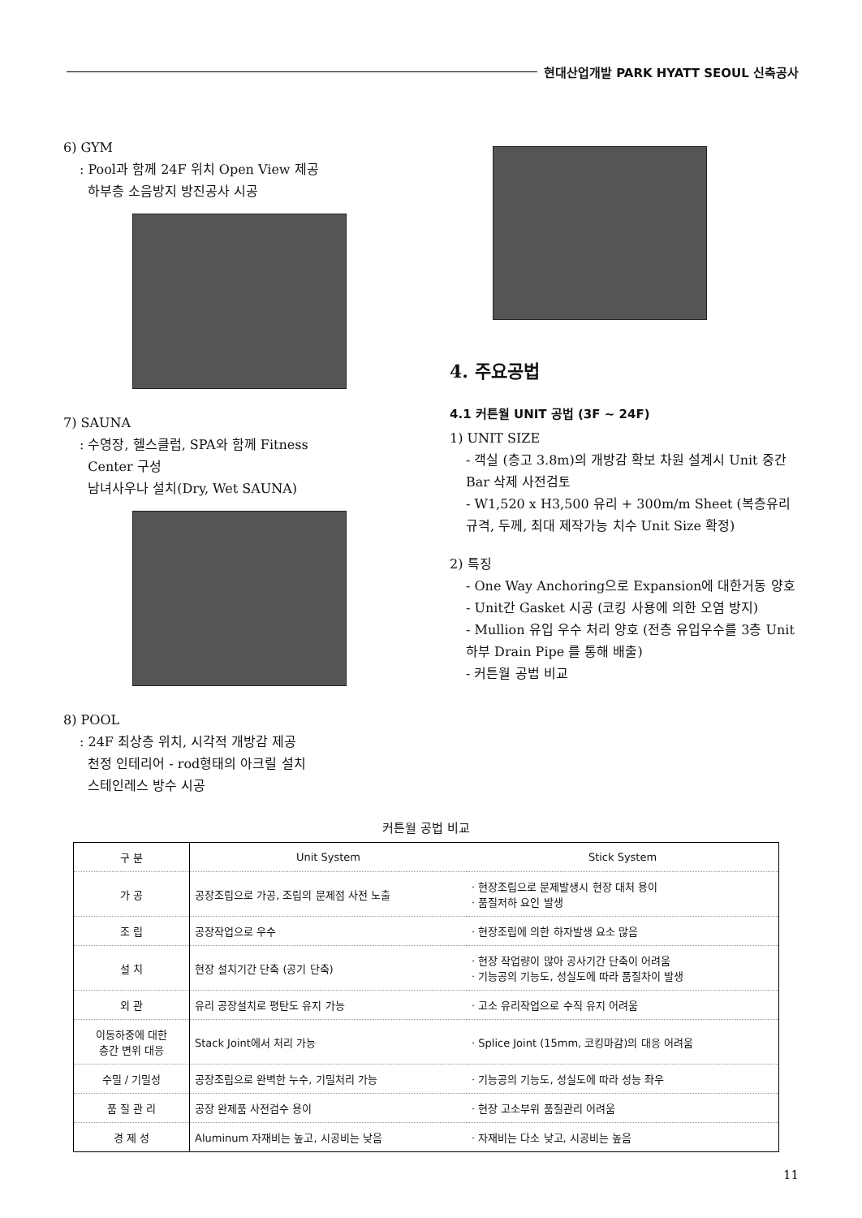현대산업개발 PARK HYATT SEOUL 신축공사
6) GYM
: Pool과 함께 24F 위치 Open View 제공
하부층 소음방지 방진공사 시공
7) SAUNA
: 수영장, 헬스클럽, SPA와 함께 Fitness
Center 구성
남녀사우나 설치(Dry, Wet SAUNA)
8) POOL
: 24F 최상층 위치, 시각적 개방감 제공
천정 인테리어 - rod형태의 아크릴 설치
스테인레스 방수 시공
4. 주요공법
4.1 커튼월 UNIT 공법 (3F ~ 24F)
1) UNIT SIZE
- 객실 (층고 3.8m)의 개방감 확보 차원 설계시 Unit 중간 Bar 삭제 사전검토
- W1,520 x H3,500 유리 + 300m/m Sheet (복층유리 규격, 두께, 최대 제작가능 치수 Unit Size 확정)
2) 특징
- One Way Anchoring으로 Expansion에 대한거동 양호
- Unit간 Gasket 시공 (코킹 사용에 의한 오염 방지)
- Mullion 유입 우수 처리 양호 (전층 유입우수를 3층 Unit 하부 Drain Pipe 를 통해 배출)
- 커튼월 공법 비교
커튼월 공법 비교
| 구 분 | Unit System | Stick System |
| --- | --- | --- |
| 가 공 | 공장조립으로 가공, 조립의 문제점 사전 노출 | · 현장조립으로 문제발생시 현장 대처 용이 · 품질저하 요인 발생 |
| 조 립 | 공장작업으로 우수 | · 현장조립에 의한 하자발생 요소 많음 |
| 설 치 | 현장 설치기간 단축 (공기 단축) | · 현장 작업량이 많아 공사기간 단축이 어려움 · 기능공의 기능도, 성실도에 따라 품질차이 발생 |
| 외 관 | 유리 공장설치로 평탄도 유지 가능 | · 고소 유리작업으로 수직 유지 어려움 |
| 이동하중에 대한 층간 변위 대응 | Stack Joint에서 처리 가능 | · Splice Joint (15mm, 코킹마감)의 대응 어려움 |
| 수밀 / 기밀성 | 공장조립으로 완벽한 누수, 기밀처리 가능 | · 기능공의 기능도, 성실도에 따라 성능 좌우 |
| 품 질 관 리 | 공장 완제품 사전검수 용이 | · 현장 고소부위 품질관리 어려움 |
| 경 제 성 | Aluminum 자재비는 높고, 시공비는 낮음 | · 자재비는 다소 낮고, 시공비는 높음 |
11